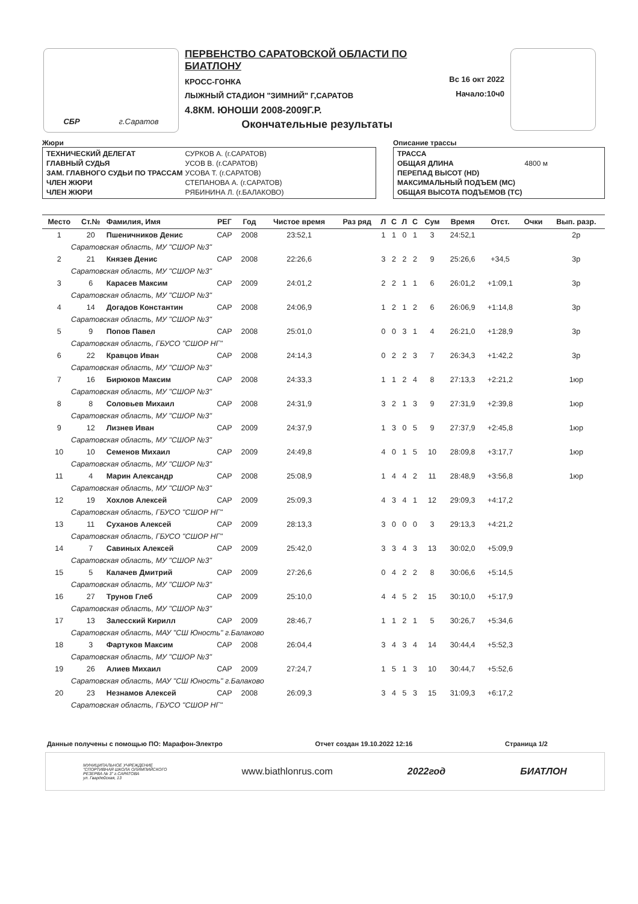СБР г.Саратов
ПЕРВЕНСТВО САРАТОВСКОЙ ОБЛАСТИ ПО БИАТЛОНУ
КРОСС-ГОНКА
ЛЫЖНЫЙ СТАДИОН "ЗИМНИЙ" Г,САРАТОВ
4.8КМ. ЮНОШИ 2008-2009Г.Р.
Окончательные результаты
Вс 16 окт 2022
Начало:10ч0
Жюри
| ТЕХНИЧЕСКИЙ ДЕЛЕГАТ | СУРКОВ А. (г.САРАТОВ) |
| ГЛАВНЫЙ СУДЬЯ | УСОВ В. (г.САРАТОВ) |
| ЗАМ. ГЛАВНОГО СУДЬИ ПО ТРАССАМ | УСОВА Т. (г.САРАТОВ) |
| ЧЛЕН ЖЮРИ | СТЕПАНОВА А. (г.САРАТОВ) |
| ЧЛЕН ЖЮРИ | РЯБИНИНА Л. (г.БАЛАКОВО) |
Описание трассы
| ТРАССА | |
| ОБЩАЯ ДЛИНА | 4800 м |
| ПЕРЕПАД ВЫСОТ (HD) | |
| МАКСИМАЛЬНЫЙ ПОДЪЕМ (MC) | |
| ОБЩАЯ ВЫСОТА ПОДЪЕМОВ (TC) | |
| Место | Ст.№ | Фамилия, Имя | РЕГ | Год | Чистое время | Раз ряд | Л | С | Л | С | Сум | Время | Отст. | Очки | Вып. разр. |
| --- | --- | --- | --- | --- | --- | --- | --- | --- | --- | --- | --- | --- | --- | --- | --- |
| 1 | 20 | Пшеничников Денис | САР | 2008 | 23:52,1 | | 1 | 1 | 0 | 1 | 3 | 24:52,1 | | | 2р |
| Саратовская область, МУ "СШОР №3" | | | | | | | | | | | | | | | |
| 2 | 21 | Князев Денис | САР | 2008 | 22:26,6 | | 3 | 2 | 2 | 2 | 9 | 25:26,6 | +34,5 | | 3р |
| Саратовская область, МУ "СШОР №3" | | | | | | | | | | | | | | | |
| 3 | 6 | Карасев Максим | САР | 2009 | 24:01,2 | | 2 | 2 | 1 | 1 | 6 | 26:01,2 | +1:09,1 | | 3р |
| Саратовская область, МУ "СШОР №3" | | | | | | | | | | | | | | | |
| 4 | 14 | Догадов Константин | САР | 2008 | 24:06,9 | | 1 | 2 | 1 | 2 | 6 | 26:06,9 | +1:14,8 | | 3р |
| Саратовская область, МУ "СШОР №3" | | | | | | | | | | | | | | | |
| 5 | 9 | Попов Павел | САР | 2008 | 25:01,0 | | 0 | 0 | 3 | 1 | 4 | 26:21,0 | +1:28,9 | | 3р |
| Саратовская область, ГБУСО "СШОР НГ" | | | | | | | | | | | | | | | |
| 6 | 22 | Кравцов Иван | САР | 2008 | 24:14,3 | | 0 | 2 | 2 | 3 | 7 | 26:34,3 | +1:42,2 | | 3р |
| Саратовская область, МУ "СШОР №3" | | | | | | | | | | | | | | | |
| 7 | 16 | Бирюков Максим | САР | 2008 | 24:33,3 | | 1 | 1 | 2 | 4 | 8 | 27:13,3 | +2:21,2 | | 1юр |
| Саратовская область, МУ "СШОР №3" | | | | | | | | | | | | | | | |
| 8 | 8 | Соловьев Михаил | САР | 2008 | 24:31,9 | | 3 | 2 | 1 | 3 | 9 | 27:31,9 | +2:39,8 | | 1юр |
| Саратовская область, МУ "СШОР №3" | | | | | | | | | | | | | | | |
| 9 | 12 | Лизнев Иван | САР | 2009 | 24:37,9 | | 1 | 3 | 0 | 5 | 9 | 27:37,9 | +2:45,8 | | 1юр |
| Саратовская область, МУ "СШОР №3" | | | | | | | | | | | | | | | |
| 10 | 10 | Семенов Михаил | САР | 2009 | 24:49,8 | | 4 | 0 | 1 | 5 | 10 | 28:09,8 | +3:17,7 | | 1юр |
| Саратовская область, МУ "СШОР №3" | | | | | | | | | | | | | | | |
| 11 | 4 | Марин Александр | САР | 2008 | 25:08,9 | | 1 | 4 | 4 | 2 | 11 | 28:48,9 | +3:56,8 | | 1юр |
| Саратовская область, МУ "СШОР №3" | | | | | | | | | | | | | | | |
| 12 | 19 | Хохлов Алексей | САР | 2009 | 25:09,3 | | 4 | 3 | 4 | 1 | 12 | 29:09,3 | +4:17,2 | | |
| Саратовская область, ГБУСО "СШОР НГ" | | | | | | | | | | | | | | | |
| 13 | 11 | Суханов Алексей | САР | 2009 | 28:13,3 | | 3 | 0 | 0 | 0 | 3 | 29:13,3 | +4:21,2 | | |
| Саратовская область, ГБУСО "СШОР НГ" | | | | | | | | | | | | | | | |
| 14 | 7 | Савиных Алексей | САР | 2009 | 25:42,0 | | 3 | 3 | 4 | 3 | 13 | 30:02,0 | +5:09,9 | | |
| Саратовская область, МУ "СШОР №3" | | | | | | | | | | | | | | | |
| 15 | 5 | Калачев Дмитрий | САР | 2009 | 27:26,6 | | 0 | 4 | 2 | 2 | 8 | 30:06,6 | +5:14,5 | | |
| Саратовская область, МУ "СШОР №3" | | | | | | | | | | | | | | | |
| 16 | 27 | Трунов Глеб | САР | 2009 | 25:10,0 | | 4 | 4 | 5 | 2 | 15 | 30:10,0 | +5:17,9 | | |
| Саратовская область, МУ "СШОР №3" | | | | | | | | | | | | | | | |
| 17 | 13 | Залесский Кирилл | САР | 2009 | 28:46,7 | | 1 | 1 | 2 | 1 | 5 | 30:26,7 | +5:34,6 | | |
| Саратовская область, МАУ "СШ Юность" г.Балаково | | | | | | | | | | | | | | | |
| 18 | 3 | Фартуков Максим | САР | 2008 | 26:04,4 | | 3 | 4 | 3 | 4 | 14 | 30:44,4 | +5:52,3 | | |
| Саратовская область, МУ "СШОР №3" | | | | | | | | | | | | | | | |
| 19 | 26 | Алиев Михаил | САР | 2009 | 27:24,7 | | 1 | 5 | 1 | 3 | 10 | 30:44,7 | +5:52,6 | | |
| Саратовская область, МАУ "СШ Юность" г.Балаково | | | | | | | | | | | | | | | |
| 20 | 23 | Незнамов Алексей | САР | 2008 | 26:09,3 | | 3 | 4 | 5 | 3 | 15 | 31:09,3 | +6:17,2 | | |
| Саратовская область, ГБУСО "СШОР НГ" | | | | | | | | | | | | | | | |
Данные получены с помощью ПО: Марафон-Электро Отчет создан 19.10.2022 12:16 Страница 1/2
МУНИЦИПАЛЬНОЕ УЧРЕЖДЕНИЕ
"СПОРТИВНАЯ ШКОЛА ОЛИМПИЙСКОГО
РЕЗЕРВА № 3" г.САРАТОВА
ул. Гвардейская, 13 www.biathlonrus.com 2022год БИАТЛОН